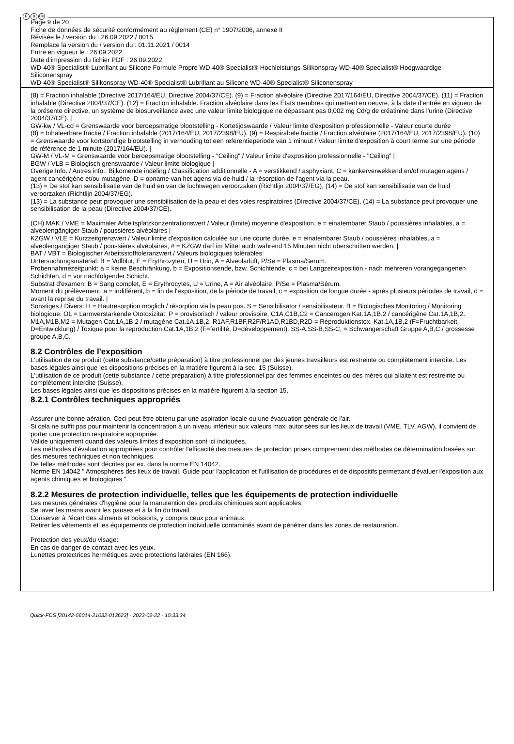F B CH
Page 9 de 20
Fiche de données de sécurité conformément au règlement (CE) n° 1907/2006, annexe II
Révisée le / version du : 26.09.2022 / 0015
Remplace la version du / version du : 01.11.2021 / 0014
Entre en vigueur le : 26.09.2022
Date d'impression du fichier PDF : 26.09.2022
WD-40® Specialist® Lubrifiant au Silicone Formule Propre WD-40® Specialist® Hochleistungs-Silikonspray WD-40® Specialist® Hoogwaardige Siliconenspray
WD-40® Specialist® Silikonspray WD-40® Specialist® Lubrifiant au Silicone WD-40® Specialist® Siliconenspray
(8) = Fraction inhalable (Directive 2017/164/EU, Directive 2004/37/CE). (9) = Fraction alvéolaire (Directive 2017/164/EU, Directive 2004/37/CE). (11) = Fraction inhalable (Directive 2004/37/CE). (12) = Fraction inhalable. Fraction alvéolaire dans les États membres qui mettent en oeuvre, à la date d'entrée en vigueur de la présente directive, un système de biosurveillance avec une valeur limite biologique ne dépassant pas 0,002 mg Cd/g de créatinine dans l'urine (Directive 2004/37/CE). |
GW-kw / VL-cd = Grenswaarde voor beroepsmatige blootstelling - Kortetijdswaarde / Valeur limite d'exposition professionnelle - Valeur courte durée
(8) = Inhaleerbare fractie / Fraction inhalable (2017/164/EU, 2017/2398/EU). (9) = Respirabele fractie / Fraction alvéolaire (2017/164/EU, 2017/2398/EU). (10) = Grenswaarde voor kortstondige blootstelling in verhouding tot een referentieperiode van 1 minuut / Valeur limite d'exposition à court terme sur une période de référence de 1 minute (2017/164/EU). |
GW-M / VL-M = Grenswaarde voor beroepsmatige blootstelling - "Ceiling" / Valeur limite d'exposition professionnelle - "Ceiling" |
BGW / VLB = Biologisch grenswaarde / Valeur limite biologique |
Overige Info. / Autres info.: Bijkomende indeling / Classification additionnelle - A = verstikkend / asphyxiant, C = kankerverwekkend en/of mutagen agens / agent cancérigène et/ou mutagène, D = opname van het agens via de huid / la résorption de l'agent via la peau.
(13) = De stof kan sensibilisatie van de huid en van de luchtwegen veroorzaken (Richtlijn 2004/37/EG), (14) = De stof kan sensibilisatie van de huid veroorzaken (Richtlijn 2004/37/EG).
(13) = La substance peut provoquer une sensibilisation de la peau et des voies respiratoires (Directive 2004/37/CE), (14) = La substance peut provoquer une sensibilisation de la peau (Directive 2004/37/CE).
(CH) MAK / VME = Maximaler Arbeitsplatzkonzentrationswert / Valeur (limite) moyenne d'exposition. e = einatembarer Staub / poussières inhalables, a = alveolengängiger Staub / poussières alvéolaires |
KZGW / VLE = Kurzzeitgrenzwert / Valeur limite d'exposition calculée sur une courte durée. e = einatembarer Staub / poussières inhalables, a = alveolengängiger Staub / poussières alvéolaires, # = KZGW darf im Mittel auch während 15 Minuten nicht überschritten werden. |
BAT / VBT = Biologischer Arbeitsstofftoleranzwert / Valeurs biologiques tolérables:
Untersuchungsmaterial: B = Vollblut, E = Erythrozyten, U = Urin, A = Alveolarluft, P/Se = Plasma/Serum.
Probennahmezeitpunkt: a = keine Beschränkung, b = Expositionsende, bzw. Schichtende, c = bei Langzeitexposition - nach mehreren vorangegangenen Schichten, d = vor nachfolgender Schicht.
Substrat d'examen: B = Sang complet, E = Erythrocytes, U = Urine, A = Air alvéolaire, P/Se = Plasma/Sérum.
Moment du prélèvement: a = indifférent, b = fin de l'exposition, de la période de travail, c = exposition de longue durée - après plusieurs périodes de travail, d = avant la reprise du travail. |
Sonstiges / Divers: H = Hautresorption möglich / résorption via la peau pos. S = Sensibilisator / sensibilisateur. B = Biologisches Monitoring / Monitoring biologique. OL = Lärmverstärkende Ototoxizität. P = provisorisch / valeur provisoire. C1A,C1B,C2 = Cancerogen Kat.1A,1B,2 / cancérigène Cat.1A,1B,2. M1A,M1B,M2 = Mutagen Cat.1A,1B,2 / mutagène Cat.1A,1B,2. R1AF,R1BF,R2F/R1AD,R1BD,R2D = Reproduktionstox. Kat.1A,1B,2 (F=Fruchtbarkeit, D=Entwicklung) / Toxique pour la reproduction Cat.1A,1B,2 (F=fertilité, D=développement). SS-A,SS-B,SS-C, = Schwangerschaft Gruppe A,B,C / grossesse groupe A,B,C.
8.2 Contrôles de l'exposition
L'utilisation de ce produit (cette substance/cette préparation) à titre professionnel par des jeunes travailleurs est restreinte ou complètement interdite. Les bases légales ainsi que les dispositions précises en la matière figurent à la sec. 15 (Suisse).
L'utilisation de ce produit (cette substance / cette préparation) à titre professionnel par des femmes enceintes ou des mères qui allaitent est restreinte ou complètement interdite (Suisse).
Les bases légales ainsi que les dispositions précises en la matière figurent à la section 15.
8.2.1 Contrôles techniques appropriés
Assurer une bonne aération. Ceci peut être obtenu par une aspiration locale ou une évacuation générale de l'air.
Si cela ne suffit pas pour maintenir la concentration à un niveau inférieur aux valeurs maxi autorisées sur les lieux de travail (VME, TLV, AGW), il convient de porter une protection respiratoire appropriée.
Valide uniquement quand des valeurs limites d'exposition sont ici indiquées.
Les méthodes d'évaluation appropriées pour contrôler l'efficacité des mesures de protection prises comprennent des méthodes de détermination basées sur des mesures techniques et non techniques.
De telles méthodes sont décrites par ex. dans la norme EN 14042.
Norme EN 14042 " Atmosphères des lieux de travail. Guide pour l'application et l'utilisation de procédures et de dispositifs permettant d'évaluer l'exposition aux agents chimiques et biologiques ".
8.2.2 Mesures de protection individuelle, telles que les équipements de protection individuelle
Les mesures générales d'hygiène pour la manutention des produits chimiques sont applicables.
Se laver les mains avant les pauses et à la fin du travail.
Conserver à l'écart des aliments et boissons, y compris ceux pour animaux.
Retirer les vêtements et les équipements de protection individuelle contaminés avant de pénétrer dans les zones de restauration.
Protection des yeux/du visage:
En cas de danger de contact avec les yeux.
Lunettes protectrices hermétiques avec protections latérales (EN 166).
Quick-FDS [20142-56014-21032-013623] - 2023-02-22 - 15:33:34